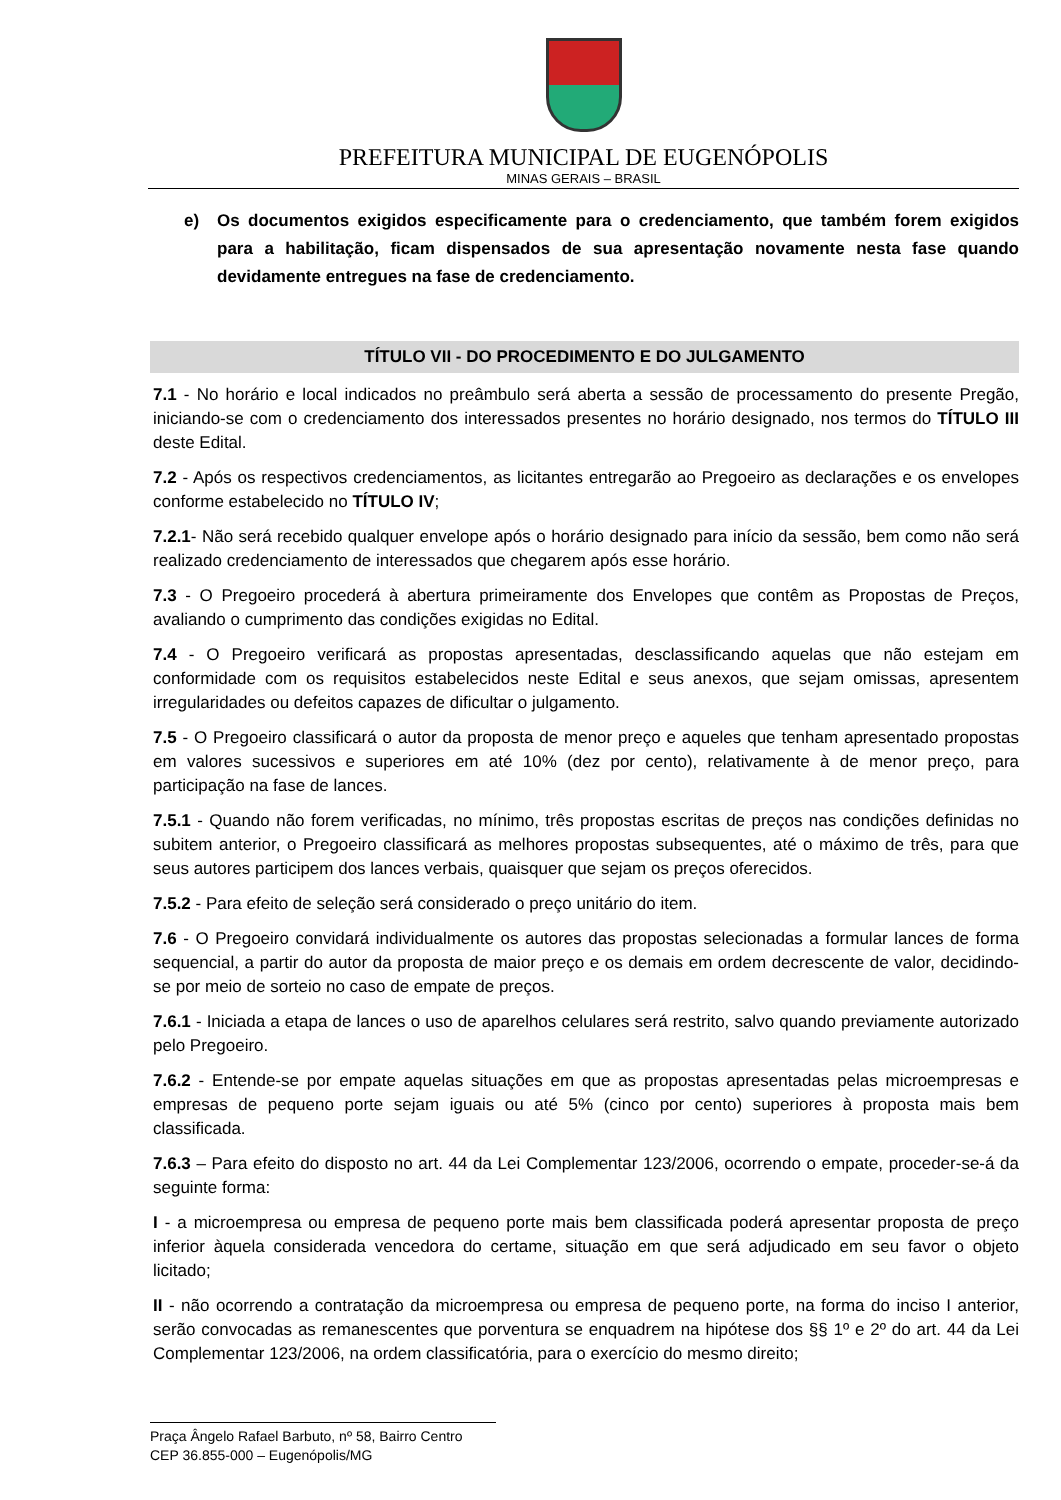PREFEITURA MUNICIPAL DE EUGENÓPOLIS
MINAS GERAIS – BRASIL
e) Os documentos exigidos especificamente para o credenciamento, que também forem exigidos para a habilitação, ficam dispensados de sua apresentação novamente nesta fase quando devidamente entregues na fase de credenciamento.
TÍTULO VII - DO PROCEDIMENTO E DO JULGAMENTO
7.1 - No horário e local indicados no preâmbulo será aberta a sessão de processamento do presente Pregão, iniciando-se com o credenciamento dos interessados presentes no horário designado, nos termos do TÍTULO III deste Edital.
7.2 - Após os respectivos credenciamentos, as licitantes entregarão ao Pregoeiro as declarações e os envelopes conforme estabelecido no TÍTULO IV;
7.2.1- Não será recebido qualquer envelope após o horário designado para início da sessão, bem como não será realizado credenciamento de interessados que chegarem após esse horário.
7.3 - O Pregoeiro procederá à abertura primeiramente dos Envelopes que contêm as Propostas de Preços, avaliando o cumprimento das condições exigidas no Edital.
7.4 - O Pregoeiro verificará as propostas apresentadas, desclassificando aquelas que não estejam em conformidade com os requisitos estabelecidos neste Edital e seus anexos, que sejam omissas, apresentem irregularidades ou defeitos capazes de dificultar o julgamento.
7.5 - O Pregoeiro classificará o autor da proposta de menor preço e aqueles que tenham apresentado propostas em valores sucessivos e superiores em até 10% (dez por cento), relativamente à de menor preço, para participação na fase de lances.
7.5.1 - Quando não forem verificadas, no mínimo, três propostas escritas de preços nas condições definidas no subitem anterior, o Pregoeiro classificará as melhores propostas subsequentes, até o máximo de três, para que seus autores participem dos lances verbais, quaisquer que sejam os preços oferecidos.
7.5.2 - Para efeito de seleção será considerado o preço unitário do item.
7.6 - O Pregoeiro convidará individualmente os autores das propostas selecionadas a formular lances de forma sequencial, a partir do autor da proposta de maior preço e os demais em ordem decrescente de valor, decidindo-se por meio de sorteio no caso de empate de preços.
7.6.1 - Iniciada a etapa de lances o uso de aparelhos celulares será restrito, salvo quando previamente autorizado pelo Pregoeiro.
7.6.2 - Entende-se por empate aquelas situações em que as propostas apresentadas pelas microempresas e empresas de pequeno porte sejam iguais ou até 5% (cinco por cento) superiores à proposta mais bem classificada.
7.6.3 – Para efeito do disposto no art. 44 da Lei Complementar 123/2006, ocorrendo o empate, proceder-se-á da seguinte forma:
I - a microempresa ou empresa de pequeno porte mais bem classificada poderá apresentar proposta de preço inferior àquela considerada vencedora do certame, situação em que será adjudicado em seu favor o objeto licitado;
II - não ocorrendo a contratação da microempresa ou empresa de pequeno porte, na forma do inciso I anterior, serão convocadas as remanescentes que porventura se enquadrem na hipótese dos §§ 1º e 2º do art. 44 da Lei Complementar 123/2006, na ordem classificatória, para o exercício do mesmo direito;
Praça Ângelo Rafael Barbuto, nº 58, Bairro Centro
CEP 36.855-000 – Eugenópolis/MG